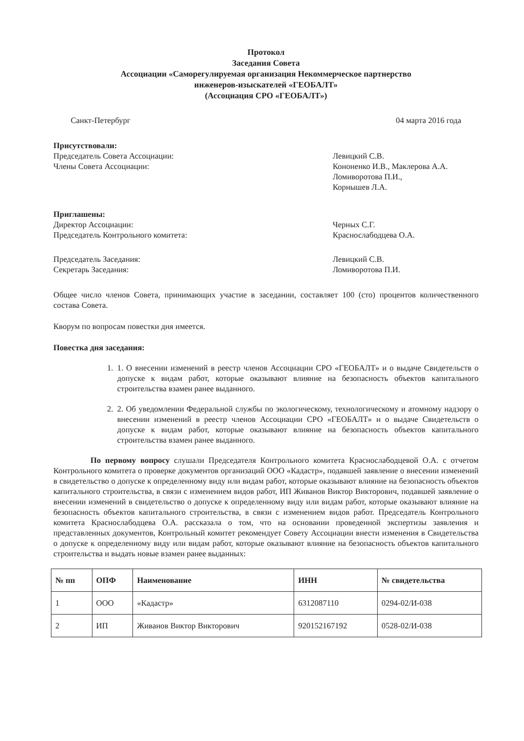Протокол
Заседания Совета
Ассоциации «Саморегулируемая организация Некоммерческое партнерство
инженеров-изыскателей «ГЕОБАЛТ»
(Ассоциация СРО «ГЕОБАЛТ»)
Санкт-Петербург 04 марта 2016 года
Присутствовали:
Председатель Совета Ассоциации:
Члены Совета Ассоциации:
Левицкий С.В.
Кононенко И.В., Маклерова А.А.
Ломиворотова П.И.,
Корнышев Л.А.
Приглашены:
Директор Ассоциации:
Председатель Контрольного комитета:
Черных С.Г.
Краснослабодцева О.А.
Председатель Заседания:
Секретарь Заседания:
Левицкий С.В.
Ломиворотова П.И.
Общее число членов Совета, принимающих участие в заседании, составляет 100 (сто) процентов количественного состава Совета.
Кворум по вопросам повестки дня имеется.
Повестка дня заседания:
1. 1. О внесении изменений в реестр членов Ассоциации СРО «ГЕОБАЛТ» и о выдаче Свидетельств о допуске к видам работ, которые оказывают влияние на безопасность объектов капитального строительства взамен ранее выданного.
2. 2. Об уведомлении Федеральной службы по экологическому, технологическому и атомному надзору о внесении изменений в реестр членов Ассоциации СРО «ГЕОБАЛТ» и о выдаче Свидетельств о допуске к видам работ, которые оказывают влияние на безопасность объектов капитального строительства взамен ранее выданного.
По первому вопросу слушали Председателя Контрольного комитета Краснослабодцевой О.А. с отчетом Контрольного комитета о проверке документов организаций ООО «Кадастр», подавшей заявление о внесении изменений в свидетельство о допуске к определенному виду или видам работ, которые оказывают влияние на безопасность объектов капитального строительства, в связи с изменением видов работ, ИП Живанов Виктор Викторович, подавшей заявление о внесении изменений в свидетельство о допуске к определенному виду или видам работ, которые оказывают влияние на безопасность объектов капитального строительства, в связи с изменением видов работ. Председатель Контрольного комитета Краснослабодцева О.А. рассказала о том, что на основании проведенной экспертизы заявления и представленных документов, Контрольный комитет рекомендует Совету Ассоциации внести изменения в Свидетельства о допуске к определенному виду или видам работ, которые оказывают влияние на безопасность объектов капитального строительства и выдать новые взамен ранее выданных:
| № пп | ОПФ | Наименование | ИНН | № свидетельства |
| --- | --- | --- | --- | --- |
| 1 | ООО | «Кадастр» | 6312087110 | 0294-02/И-038 |
| 2 | ИП | Живанов Виктор Викторович | 920152167192 | 0528-02/И-038 |